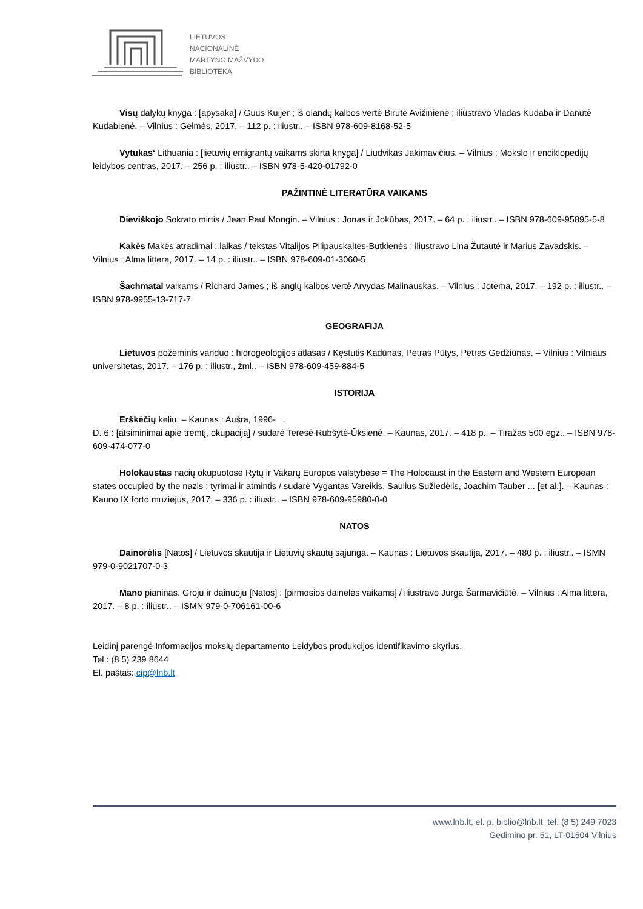LIETUVOS
NACIONALINĖ
MARTYNO MAŽVYDO
BIBLIOTEKA
Visų dalykų knyga : [apysaka] / Guus Kuijer ; iš olandų kalbos vertė Birutė Avižinienė ; iliustravo Vladas Kudaba ir Danutė Kudabienė. – Vilnius : Gelmės, 2017. – 112 p. : iliustr.. – ISBN 978-609-8168-52-5
Vytukas‘ Lithuania : [lietuvių emigrantų vaikams skirta knyga] / Liudvikas Jakimavičius. – Vilnius : Mokslo ir enciklopedijų leidybos centras, 2017. – 256 p. : iliustr.. – ISBN 978-5-420-01792-0
PAŽINTINĖ LITERATŪRA VAIKAMS
Dieviškojo Sokrato mirtis / Jean Paul Mongin. – Vilnius : Jonas ir Jokūbas, 2017. – 64 p. : iliustr.. – ISBN 978-609-95895-5-8
Kakės Makės atradimai : laikas / tekstas Vitalijos Pilipauskaitės-Butkienės ; iliustravo Lina Žutautė ir Marius Zavadskis. – Vilnius : Alma littera, 2017. – 14 p. : iliustr.. – ISBN 978-609-01-3060-5
Šachmatai vaikams / Richard James ; iš anglų kalbos vertė Arvydas Malinauskas. – Vilnius : Jotema, 2017. – 192 p. : iliustr.. – ISBN 978-9955-13-717-7
GEOGRAFIJA
Lietuvos požeminis vanduo : hidrogeologijos atlasas / Kęstutis Kadūnas, Petras Pūtys, Petras Gedžiūnas. – Vilnius : Vilniaus universitetas, 2017. – 176 p. : iliustr., žml.. – ISBN 978-609-459-884-5
ISTORIJA
Erškėčių keliu. – Kaunas : Aušra, 1996- .
D. 6 : [atsiminimai apie tremtį, okupaciją] / sudarė Teresė Rubšytė-Ūksienė. – Kaunas, 2017. – 418 p.. – Tiražas 500 egz.. – ISBN 978-609-474-077-0
Holokaustas nacių okupuotose Rytų ir Vakarų Europos valstybėse = The Holocaust in the Eastern and Western European states occupied by the nazis : tyrimai ir atmintis / sudarė Vygantas Vareikis, Saulius Sužiedėlis, Joachim Tauber ... [et al.]. – Kaunas : Kauno IX forto muziejus, 2017. – 336 p. : iliustr.. – ISBN 978-609-95980-0-0
NATOS
Dainorėlis [Natos] / Lietuvos skautija ir Lietuvių skautų sąjunga. – Kaunas : Lietuvos skautija, 2017. – 480 p. : iliustr.. – ISMN 979-0-9021707-0-3
Mano pianinas. Groju ir dainuoju [Natos] : [pirmosios dainelės vaikams] / iliustravo Jurga Šarmavičiūtė. – Vilnius : Alma littera, 2017. – 8 p. : iliustr.. – ISMN 979-0-706161-00-6
Leidinį parengė Informacijos mokslų departamento Leidybos produkcijos identifikavimo skyrius.
Tel.: (8 5) 239 8644
El. paštas: cip@lnb.lt
www.lnb.lt, el. p. biblio@lnb.lt, tel. (8 5) 249 7023
Gedimino pr. 51, LT-01504 Vilnius